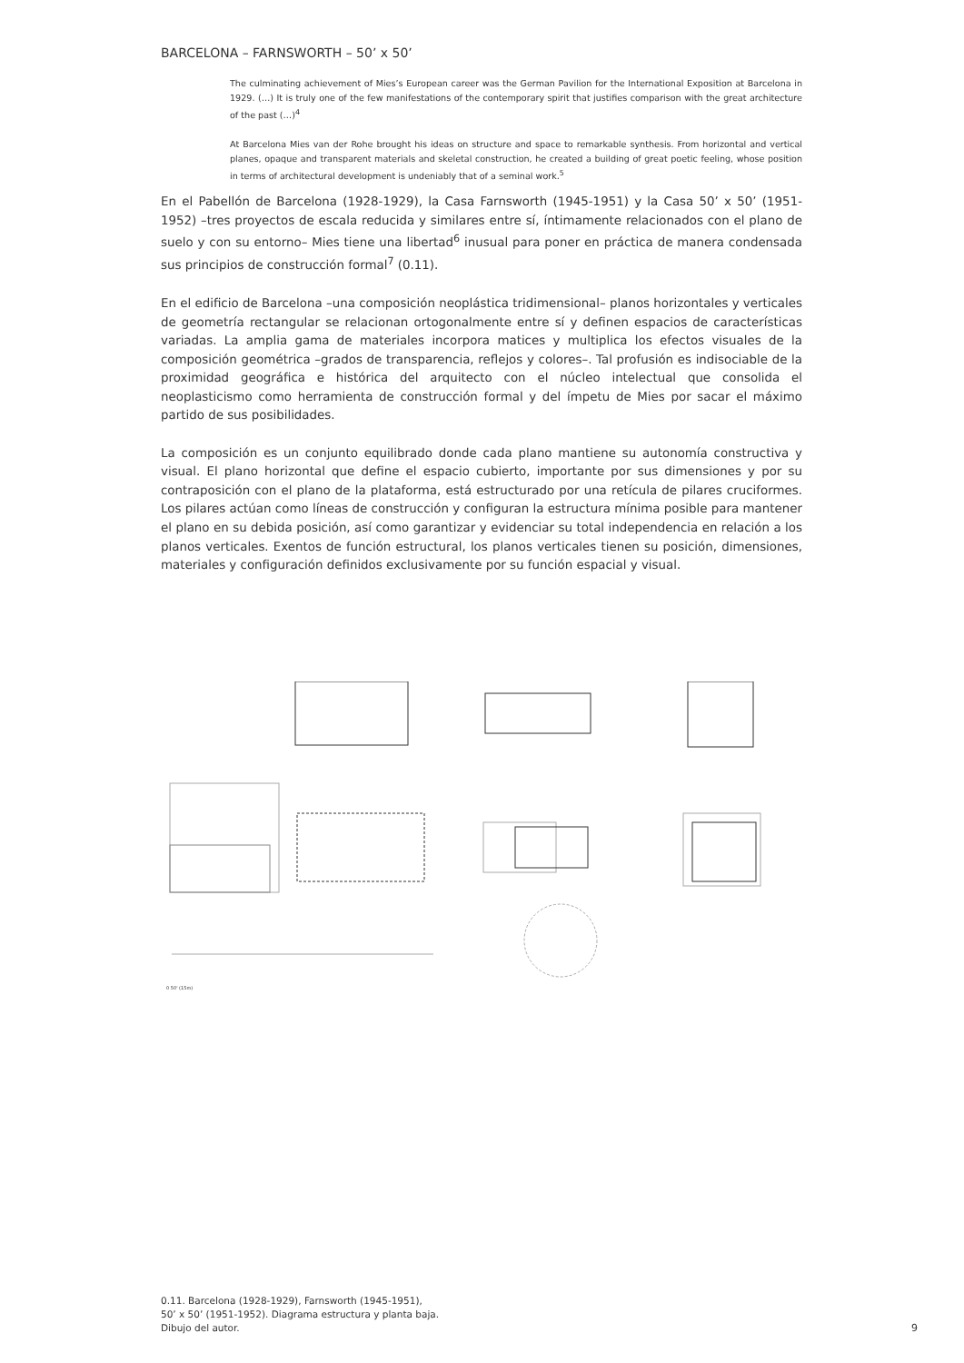BARCELONA – FARNSWORTH – 50’ x 50’
The culminating achievement of Mies’s European career was the German Pavilion for the International Exposition at Barcelona in 1929. (…) It is truly one of the few manifestations of the contemporary spirit that justifies comparison with the great architecture of the past (…)<sup>4</sup>
At Barcelona Mies van der Rohe brought his ideas on structure and space to remarkable synthesis. From horizontal and vertical planes, opaque and transparent materials and skeletal construction, he created a building of great poetic feeling, whose position in terms of architectural development is undeniably that of a seminal work.<sup>5</sup>
En el Pabellón de Barcelona (1928-1929), la Casa Farnsworth (1945-1951) y la Casa 50’ x 50’ (1951-1952) –tres proyectos de escala reducida y similares entre sí, íntimamente relacionados con el plano de suelo y con su entorno– Mies tiene una libertad<sup>6</sup> inusual para poner en práctica de manera condensada sus principios de construcción formal<sup>7</sup> (0.11).
En el edificio de Barcelona –una composición neoplástica tridimensional– planos horizontales y verticales de geometría rectangular se relacionan ortogonalmente entre sí y definen espacios de características variadas. La amplia gama de materiales incorpora matices y multiplica los efectos visuales de la composición geométrica –grados de transparencia, reflejos y colores–. Tal profusión es indisociable de la proximidad geográfica e histórica del arquitecto con el núcleo intelectual que consolida el neoplasticismo como herramienta de construcción formal y del ímpetu de Mies por sacar el máximo partido de sus posibilidades.
La composición es un conjunto equilibrado donde cada plano mantiene su autonomía constructiva y visual. El plano horizontal que define el espacio cubierto, importante por sus dimensiones y por su contraposición con el plano de la plataforma, está estructurado por una retícula de pilares cruciformes. Los pilares actúan como líneas de construcción y configuran la estructura mínima posible para mantener el plano en su debida posición, así como garantizar y evidenciar su total independencia en relación a los planos verticales. Exentos de función estructural, los planos verticales tienen su posición, dimensiones, materiales y configuración definidos exclusivamente por su función espacial y visual.
0 50' (15m)
0.11. Barcelona (1928-1929), Farnsworth (1945-1951),
50’ x 50’ (1951-1952). Diagrama estructura y planta baja.
Dibujo del autor.
9